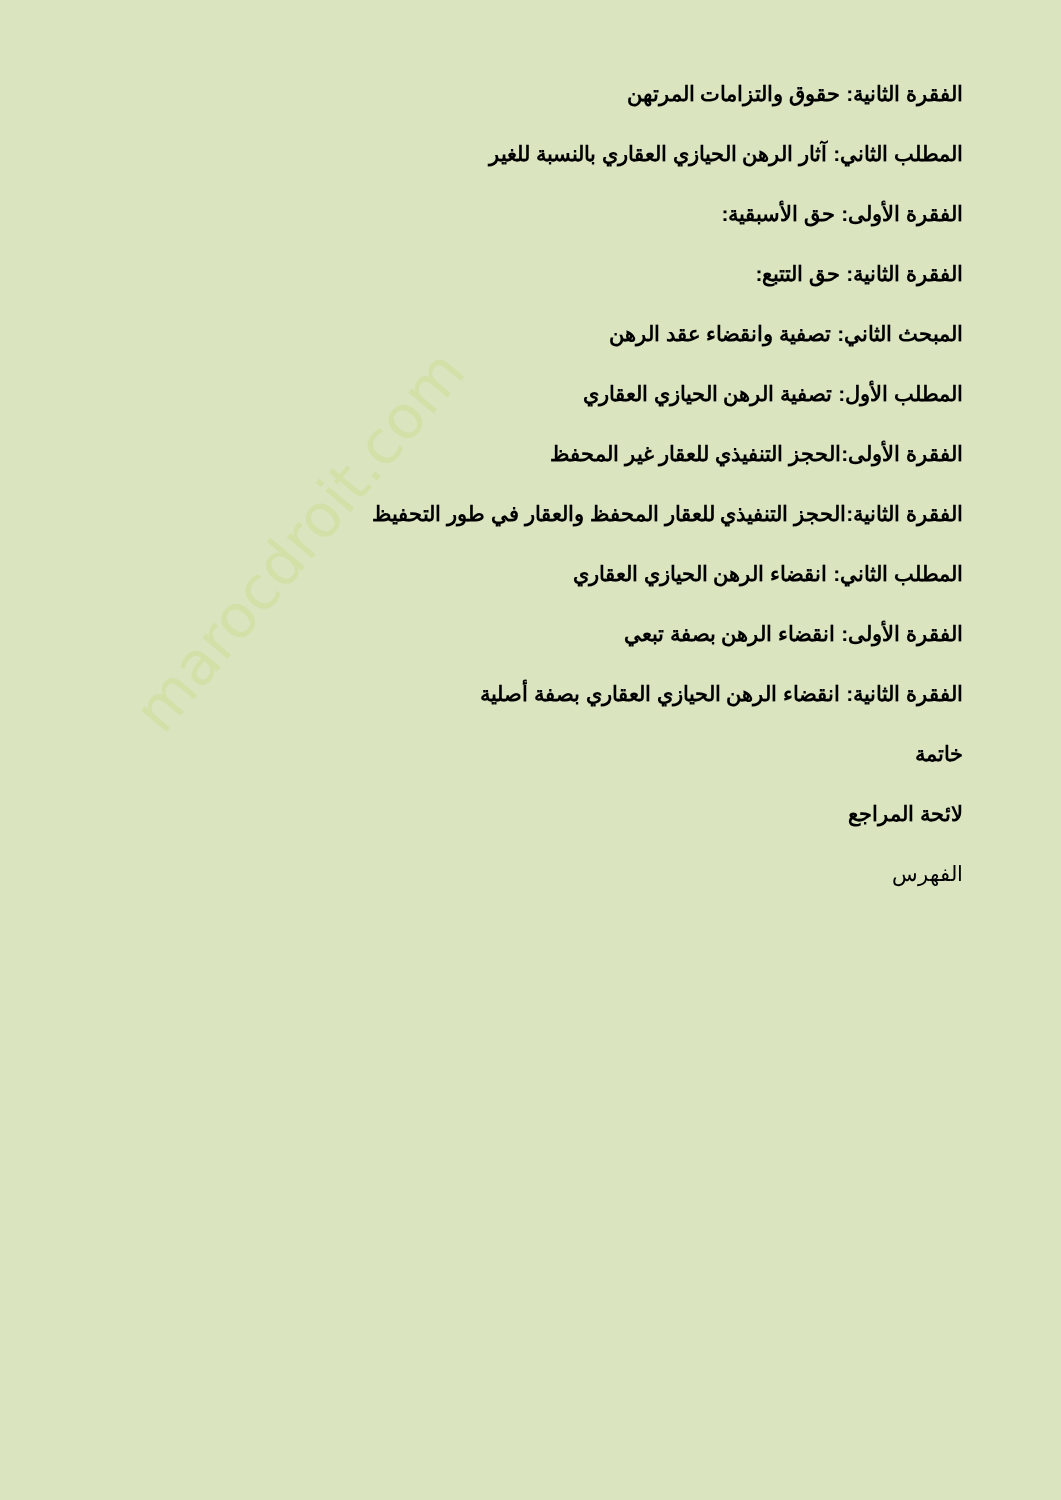marocdroit.com
الفقرة الثانية: حقوق والتزامات المرتهن
المطلب الثاني: آثار الرهن الحيازي العقاري بالنسبة للغير
الفقرة الأولى: حق الأسبقية:
الفقرة الثانية: حق التتبع:
المبحث الثاني: تصفية وانقضاء عقد الرهن
المطلب الأول: تصفية الرهن الحيازي العقاري
الفقرة الأولى:الحجز التنفيذي للعقار غير المحفظ
الفقرة الثانية:الحجز التنفيذي للعقار المحفظ والعقار في طور التحفيظ
المطلب الثاني: انقضاء الرهن الحيازي العقاري
الفقرة الأولى: انقضاء الرهن بصفة تبعي
الفقرة الثانية: انقضاء الرهن الحيازي العقاري بصفة أصلية
خاتمة
لائحة المراجع
الفهرس